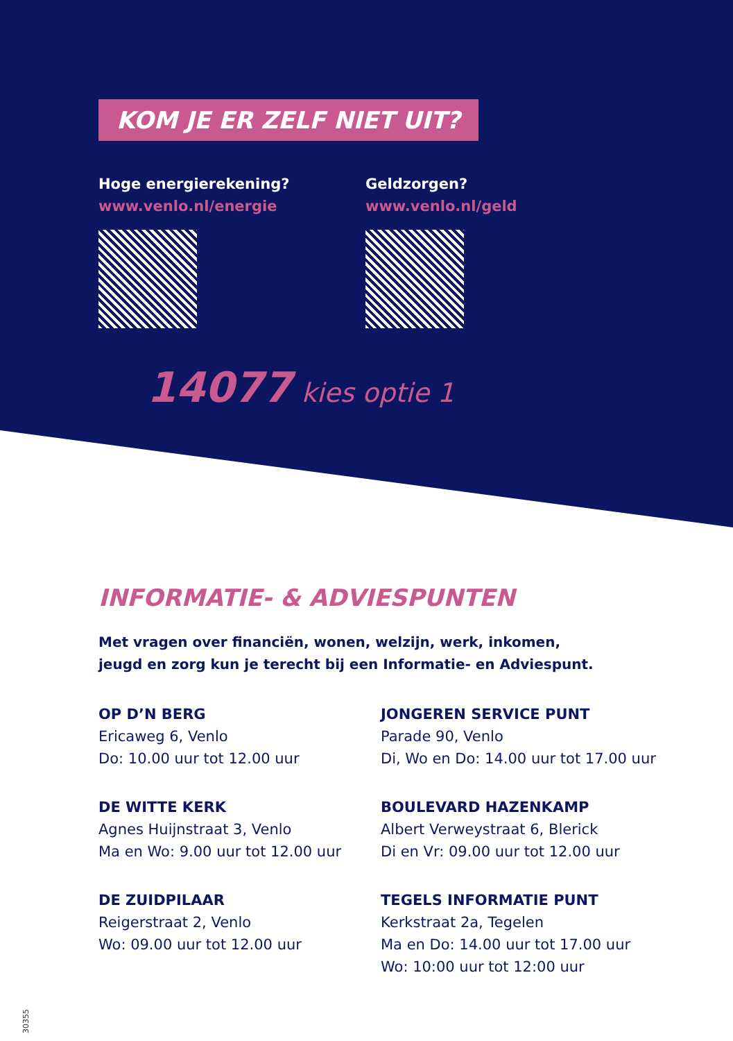KOM JE ER ZELF NIET UIT?
Hoge energierekening?
www.venlo.nl/energie
Geldzorgen?
www.venlo.nl/geld
14077 kies optie 1
INFORMATIE- & ADVIESPUNTEN
Met vragen over financiën, wonen, welzijn, werk, inkomen,
jeugd en zorg kun je terecht bij een Informatie- en Adviespunt.
OP D’N BERG
Ericaweg 6, Venlo
Do: 10.00 uur tot 12.00 uur
JONGEREN SERVICE PUNT
Parade 90, Venlo
Di, Wo en Do: 14.00 uur tot 17.00 uur
DE WITTE KERK
Agnes Huijnstraat 3, Venlo
Ma en Wo: 9.00 uur tot 12.00 uur
BOULEVARD HAZENKAMP
Albert Verweystraat 6, Blerick
Di en Vr: 09.00 uur tot 12.00 uur
DE ZUIDPILAAR
Reigerstraat 2, Venlo
Wo: 09.00 uur tot 12.00 uur
TEGELS INFORMATIE PUNT
Kerkstraat 2a, Tegelen
Ma en Do: 14.00 uur tot 17.00 uur
Wo: 10:00 uur tot 12:00 uur
30355